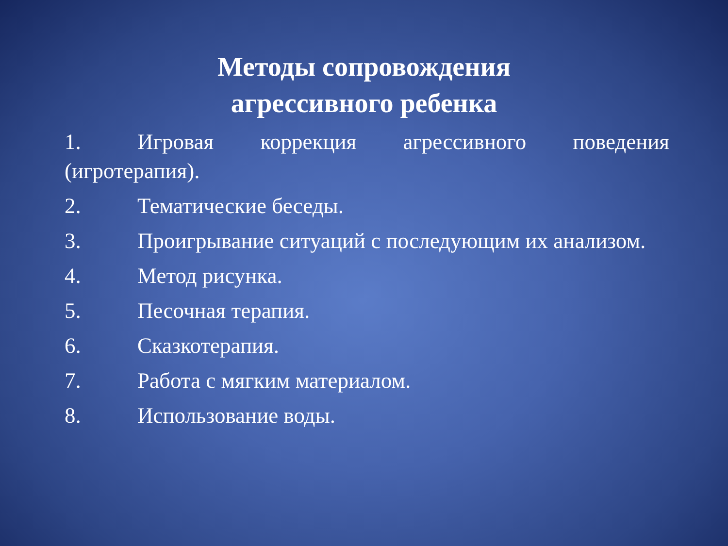Методы сопровождения
агрессивного ребенка
1. Игровая коррекция агрессивного поведения (игротерапия).
2. Тематические беседы.
3. Проигрывание ситуаций с последующим их анализом.
4. Метод рисунка.
5. Песочная терапия.
6. Сказкотерапия.
7. Работа с мягким материалом.
8. Использование воды.